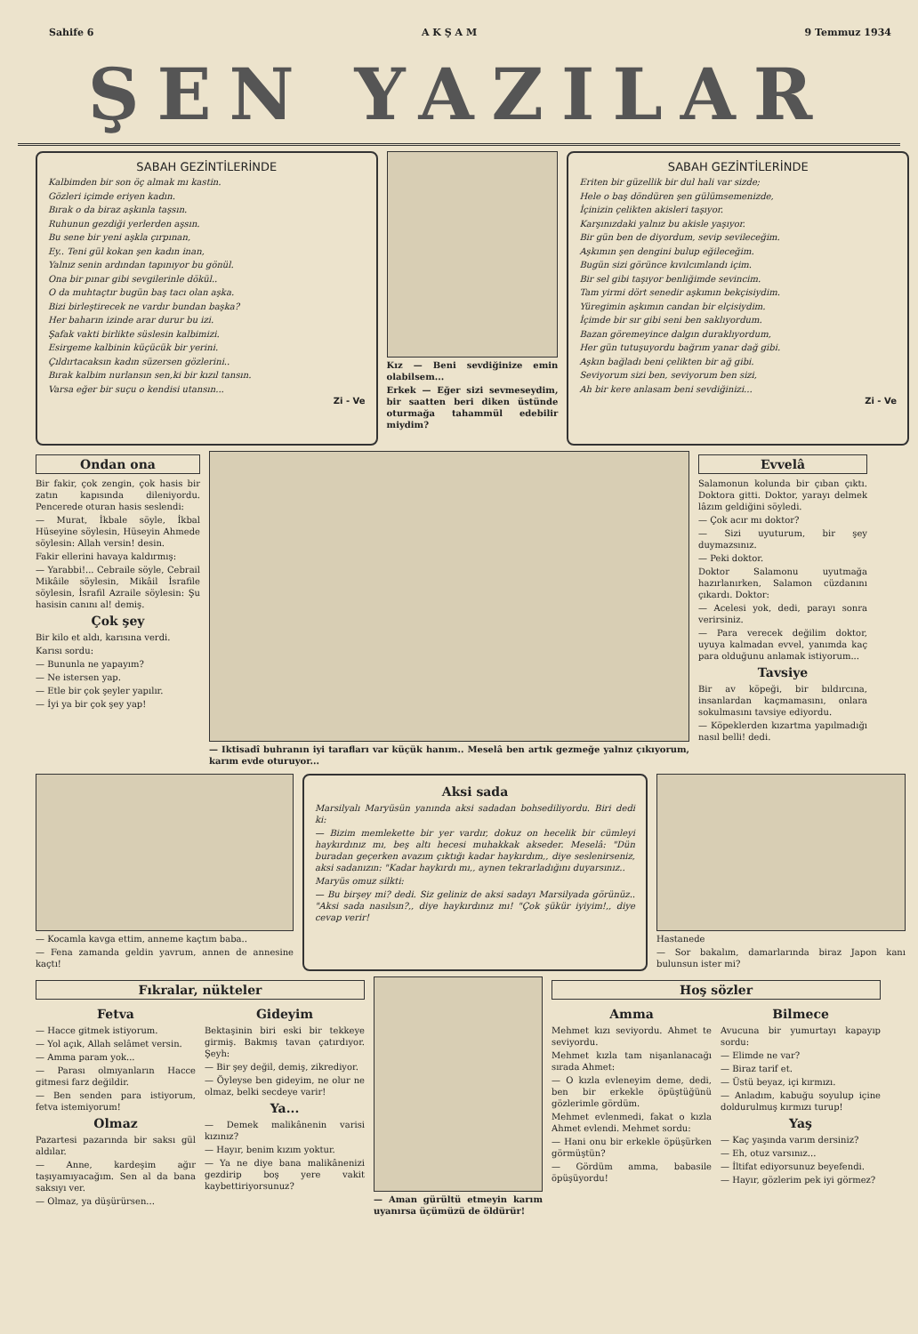Sahife 6 A K Ş A M 9 Temmuz 1934
ŞEN YAZILAR
SABAH GEZİNTİLERİNDE
Kalbimden bir son öç almak mı kastin.
Gözleri içimde eriyen kadın.
Bırak o da biraz aşkınla taşsın.
Ruhunun gezdiği yerlerden aşsın.
Bu sene bir yeni aşkla çırpınan,
Ey.. Teni gül kokan şen kadın inan,
Yalnız senin ardından tapınıyor bu gönül.
Ona bir pınar gibi sevgilerinle dökül..
O da muhtaçtır bugün baş tacı olan aşka.
Bizi birleştirecek ne vardır bundan başka?
Her baharın izinde arar durur bu izi.
Şafak vakti birlikte süslesin kalbimizi.
Esirgeme kalbinin küçücük bir yerini.
Çıldırtacaksın kadın süzersen gözlerini..
Bırak kalbim nurlansın sen,ki bir kızıl tansın.
Varsa eğer bir suçu o kendisi utansın...
Zi - Ve
Kız — Beni sevdiğinize emin olabilsem...
Erkek — Eğer sizi sevmeseydim, bir saatten beri diken üstünde oturmağa tahammül edebilir miydim?
SABAH GEZİNTİLERİNDE
Eriten bir güzellik bir dul hali var sizde;
Hele o baş döndüren şen gülümsemenizde,
İçinizin çelikten akisleri taşıyor.
Karşınızdaki yalnız bu akisle yaşıyor.
Bir gün ben de diyordum, sevip sevileceğim.
Aşkımın şen dengini bulup eğileceğim.
Bugün sizi görünce kıvılcımlandı içim.
Bir sel gibi taşıyor benliğimde sevincim.
Tam yirmi dört senedir aşkımın bekçisiydim.
Yüregimin aşkımın candan bir elçisiydim.
İçimde bir sır gibi seni ben saklıyordum.
Bazan göremeyince dalgın duraklıyordum,
Her gün tutuşuyordu bağrım yanar dağ gibi.
Aşkın bağladı beni çelikten bir ağ gibi.
Seviyorum sizi ben, seviyorum ben sizi,
Ah bir kere anlasam beni sevdiğinizi...
Zi - Ve
Ondan ona
Bir fakir, çok zengin, çok hasis bir zatın kapısında dileniyordu. Pencerede oturan hasis seslendi:
— Murat, İkbale söyle, İkbal Hüseyine söylesin, Hüseyin Ahmede söylesin: Allah versin! desin.
Fakir ellerini havaya kaldırmış:
— Yarabbi!... Cebraile söyle, Cebrail Mikâile söylesin, Mikâil İsrafile söylesin, İsrafil Azraile söylesin: Şu hasisin canını al! demiş.
Çok şey
Bir kilo et aldı, karısına verdi.
Karısı sordu:
— Bununla ne yapayım?
— Ne istersen yap.
— Etle bir çok şeyler yapılır.
— İyi ya bir çok şey yap!
— Iktisadî buhranın iyi tarafları var küçük hanım.. Meselâ ben artık gezmeğe yalnız çıkıyorum, karım evde oturuyor...
Evvelâ
Salamonun kolunda bir çıban çıktı. Doktora gitti. Doktor, yarayı delmek lâzım geldiğini söyledi.
— Çok acır mı doktor?
— Sizi uyuturum, bir şey duymazsınız.
— Peki doktor.
Doktor Salamonu uyutmağa hazırlanırken, Salamon cüzdanını çıkardı. Doktor:
— Acelesi yok, dedi, parayı sonra verirsiniz.
— Para verecek değilim doktor, uyuya kalmadan evvel, yanımda kaç para olduğunu anlamak istiyorum...
Tavsiye
Bir av köpeği, bir bıldırcına, insanlardan kaçmamasını, onlara sokulmasını tavsiye ediyordu.
— Köpeklerden kızartma yapılmadığı nasıl belli! dedi.
— Kocamla kavga ettim, anneme kaçtım baba..
— Fena zamanda geldin yavrum, annen de annesine kaçtı!
Aksi sada
Marsilyalı Maryüsün yanında aksi sadadan bohsediliyordu. Biri dedi ki:
— Bizim memlekette bir yer vardır, dokuz on hecelik bir cümleyi haykırdınız mı, beş altı hecesi muhakkak akseder. Meselâ: "Dün buradan geçerken avazım çıktığı kadar haykırdım,, diye seslenirseniz, aksi sadanızın: "Kadar haykırdı mı,, aynen tekrarladığını duyarsınız..
Maryüs omuz silkti:
— Bu birşey mi? dedi. Siz geliniz de aksi sadayı Marsilyada görünüz.. "Aksi sada nasılsın?,, diye haykırdınız mı! "Çok şükür iyiyim!,, diye cevap verir!
Hastanede
— Sor bakalım, damarlarında biraz Japon kanı bulunsun ister mi?
Fıkralar, nükteler
Fetva
— Hacce gitmek istiyorum.
— Yol açık, Allah selâmet versin.
— Amma param yok...
— Parası olmıyanların Hacce gitmesi farz değildir.
— Ben senden para istiyorum, fetva istemiyorum!
Olmaz
Pazartesi pazarında bir saksı gül aldılar.
— Anne, kardeşim ağır taşıyamıyacağım. Sen al da bana saksıyı ver.
— Olmaz, ya düşürürsen...
Gideyim
Bektaşinin biri eski bir tekkeye girmiş. Bakmış tavan çatırdıyor. Şeyh:
— Bir şey değil, demiş, zikrediyor.
— Öyleyse ben gideyim, ne olur ne olmaz, belki secdeye varir!
Ya...
— Demek malikânenin varisi kızınız?
— Hayır, benim kızım yoktur.
— Ya ne diye bana malikânenizi gezdirip boş yere vakit kaybettiriyorsunuz?
— Aman gürültü etmeyin karım uyanırsa üçümüzü de öldürür!
Hoş sözler
Amma
Mehmet kızı seviyordu. Ahmet te seviyordu.
Mehmet kızla tam nişanlanacağı sırada Ahmet:
— O kızla evleneyim deme, dedi, ben bir erkekle öpüştüğünü gözlerimle gördüm.
Mehmet evlenmedi, fakat o kızla Ahmet evlendi. Mehmet sordu:
— Hani onu bir erkekle öpüşürken görmüştün?
— Gördüm amma, babasile öpüşüyordu!
Bilmece
Avucuna bir yumurtayı kapayıp sordu:
— Elimde ne var?
— Biraz tarif et.
— Üstü beyaz, içi kırmızı.
— Anladım, kabuğu soyulup içine doldurulmuş kırmızı turup!
Yaş
— Kaç yaşında varım dersiniz?
— Eh, otuz varsınız...
— İltifat ediyorsunuz beyefendi.
— Hayır, gözlerim pek iyi görmez?